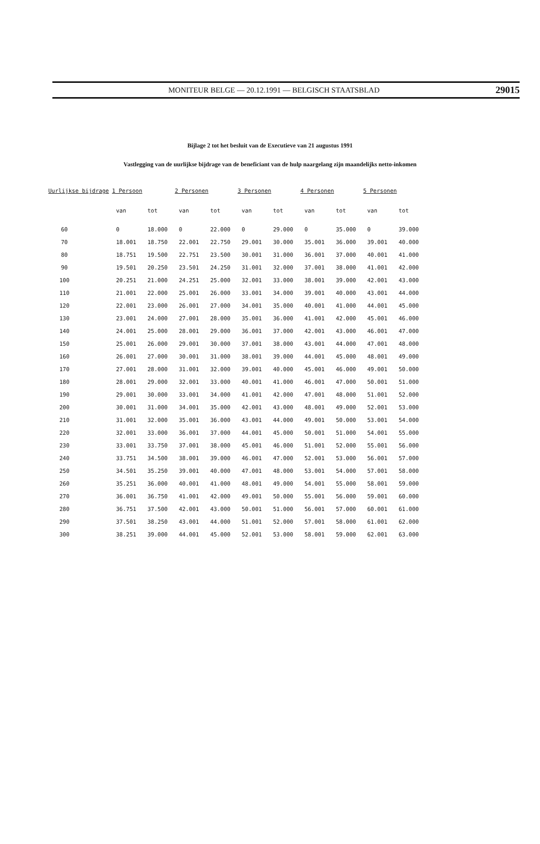MONITEUR BELGE — 20.12.1991 — BELGISCH STAATSBLAD 29015
Bijlage 2 tot het besluit van de Executieve van 21 augustus 1991
Vastlegging van de uurlijkse bijdrage van de beneficiant van de hulp naargelang zijn maandelijks netto-inkomen
| Uurlijkse bijdrage | 1 Persoon | | 2 Personen | | 3 Personen | | 4 Personen | | 5 Personen | |
| --- | --- | --- | --- | --- | --- | --- | --- | --- | --- | --- |
| | van | tot | van | tot | van | tot | van | tot | van | tot |
| 60 | 0 | 18.000 | 0 | 22.000 | 0 | 29.000 | 0 | 35.000 | 0 | 39.000 |
| 70 | 18.001 | 18.750 | 22.001 | 22.750 | 29.001 | 30.000 | 35.001 | 36.000 | 39.001 | 40.000 |
| 80 | 18.751 | 19.500 | 22.751 | 23.500 | 30.001 | 31.000 | 36.001 | 37.000 | 40.001 | 41.000 |
| 90 | 19.501 | 20.250 | 23.501 | 24.250 | 31.001 | 32.000 | 37.001 | 38.000 | 41.001 | 42.000 |
| 100 | 20.251 | 21.000 | 24.251 | 25.000 | 32.001 | 33.000 | 38.001 | 39.000 | 42.001 | 43.000 |
| 110 | 21.001 | 22.000 | 25.001 | 26.000 | 33.001 | 34.000 | 39.001 | 40.000 | 43.001 | 44.000 |
| 120 | 22.001 | 23.000 | 26.001 | 27.000 | 34.001 | 35.000 | 40.001 | 41.000 | 44.001 | 45.000 |
| 130 | 23.001 | 24.000 | 27.001 | 28.000 | 35.001 | 36.000 | 41.001 | 42.000 | 45.001 | 46.000 |
| 140 | 24.001 | 25.000 | 28.001 | 29.000 | 36.001 | 37.000 | 42.001 | 43.000 | 46.001 | 47.000 |
| 150 | 25.001 | 26.000 | 29.001 | 30.000 | 37.001 | 38.000 | 43.001 | 44.000 | 47.001 | 48.000 |
| 160 | 26.001 | 27.000 | 30.001 | 31.000 | 38.001 | 39.000 | 44.001 | 45.000 | 48.001 | 49.000 |
| 170 | 27.001 | 28.000 | 31.001 | 32.000 | 39.001 | 40.000 | 45.001 | 46.000 | 49.001 | 50.000 |
| 180 | 28.001 | 29.000 | 32.001 | 33.000 | 40.001 | 41.000 | 46.001 | 47.000 | 50.001 | 51.000 |
| 190 | 29.001 | 30.000 | 33.001 | 34.000 | 41.001 | 42.000 | 47.001 | 48.000 | 51.001 | 52.000 |
| 200 | 30.001 | 31.000 | 34.001 | 35.000 | 42.001 | 43.000 | 48.001 | 49.000 | 52.001 | 53.000 |
| 210 | 31.001 | 32.000 | 35.001 | 36.000 | 43.001 | 44.000 | 49.001 | 50.000 | 53.001 | 54.000 |
| 220 | 32.001 | 33.000 | 36.001 | 37.000 | 44.001 | 45.000 | 50.001 | 51.000 | 54.001 | 55.000 |
| 230 | 33.001 | 33.750 | 37.001 | 38.000 | 45.001 | 46.000 | 51.001 | 52.000 | 55.001 | 56.000 |
| 240 | 33.751 | 34.500 | 38.001 | 39.000 | 46.001 | 47.000 | 52.001 | 53.000 | 56.001 | 57.000 |
| 250 | 34.501 | 35.250 | 39.001 | 40.000 | 47.001 | 48.000 | 53.001 | 54.000 | 57.001 | 58.000 |
| 260 | 35.251 | 36.000 | 40.001 | 41.000 | 48.001 | 49.000 | 54.001 | 55.000 | 58.001 | 59.000 |
| 270 | 36.001 | 36.750 | 41.001 | 42.000 | 49.001 | 50.000 | 55.001 | 56.000 | 59.001 | 60.000 |
| 280 | 36.751 | 37.500 | 42.001 | 43.000 | 50.001 | 51.000 | 56.001 | 57.000 | 60.001 | 61.000 |
| 290 | 37.501 | 38.250 | 43.001 | 44.000 | 51.001 | 52.000 | 57.001 | 58.000 | 61.001 | 62.000 |
| 300 | 38.251 | 39.000 | 44.001 | 45.000 | 52.001 | 53.000 | 58.001 | 59.000 | 62.001 | 63.000 |